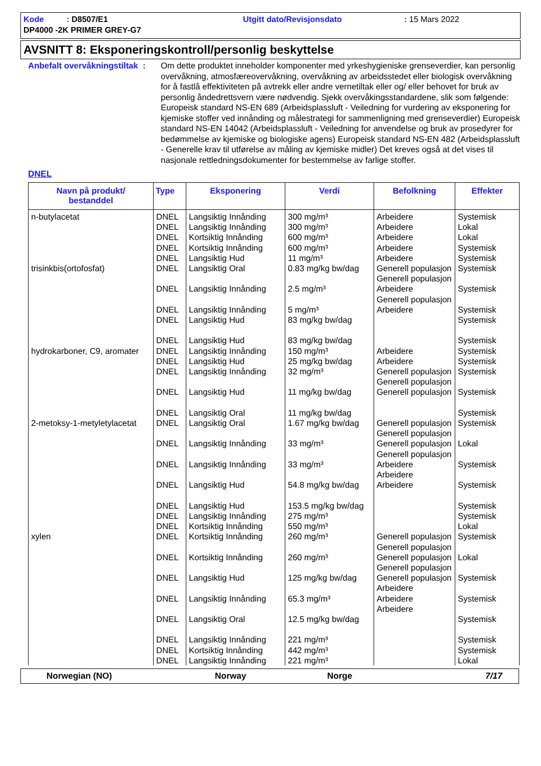Kode : D8507/E1
Utgitt dato/Revisjonsdato
: 15 Mars 2022
DP4000 -2K PRIMER GREY-G7
AVSNITT 8: Eksponeringskontroll/personlig beskyttelse
Anbefalt overvåkningstiltak :
Om dette produktet inneholder komponenter med yrkeshygieniske grenseverdier, kan personlig overvåkning, atmosfæreovervåkning, overvåkning av arbeidsstedet eller biologisk overvåkning for å fastlå effektiviteten på avtrekk eller andre vernetiltak eller og/ eller behovet for bruk av personlig åndedrettsvern være nødvendig. Sjekk overvåkingsstandardene, slik som følgende: Europeisk standard NS-EN 689 (Arbeidsplassluft - Veiledning for vurdering av eksponering for kjemiske stoffer ved innånding og målestrategi for sammenligning med grenseverdier) Europeisk standard NS-EN 14042 (Arbeidsplassluft - Veiledning for anvendelse og bruk av prosedyrer for bedømmelse av kjemiske og biologiske agens) Europeisk standard NS-EN 482 (Arbeidsplassluft - Generelle krav til utførelse av måling av kjemiske midler) Det kreves også at det vises til nasjonale rettledningsdokumenter for bestemmelse av farlige stoffer.
DNEL
| Navn på produkt/ bestanddel | Type | Eksponering | Verdi | Befolkning | Effekter |
| --- | --- | --- | --- | --- | --- |
| n-butylacetat | DNEL DNEL DNEL DNEL DNEL | Langsiktig Innånding Langsiktig Innånding Kortsiktig Innånding Kortsiktig Innånding Langsiktig Hud | 300 mg/m³ 300 mg/m³ 600 mg/m³ 600 mg/m³ 11 mg/m³ | Arbeidere Arbeidere Arbeidere Arbeidere Arbeidere | Systemisk Lokal Lokal Systemisk Systemisk |
| trisinkbis(ortofosfat) | DNEL DNEL DNEL DNEL DNEL | Langsiktig Oral Langsiktig Innånding Langsiktig Innånding Langsiktig Hud Langsiktig Hud | 0.83 mg/kg bw/dag 2.5 mg/m³ 5 mg/m³ 83 mg/kg bw/dag 83 mg/kg bw/dag | Generell populasjon Generell populasjon Arbeidere Generell populasjon Arbeidere | Systemisk Systemisk Systemisk Systemisk Systemisk |
| hydrokarboner, C9, aromater | DNEL DNEL DNEL DNEL DNEL | Langsiktig Innånding Langsiktig Hud Langsiktig Innånding Langsiktig Hud Langsiktig Oral | 150 mg/m³ 25 mg/kg bw/dag 32 mg/m³ 11 mg/kg bw/dag 11 mg/kg bw/dag | Arbeidere Arbeidere Generell populasjon Generell populasjon Generell populasjon | Systemisk Systemisk Systemisk Systemisk Systemisk |
| 2-metoksy-1-metyletylacetat | DNEL DNEL DNEL DNEL DNEL DNEL DNEL | Langsiktig Oral Langsiktig Innånding Langsiktig Innånding Langsiktig Hud Langsiktig Hud Langsiktig Innånding Kortsiktig Innånding | 1.67 mg/kg bw/dag 33 mg/m³ 33 mg/m³ 54.8 mg/kg bw/dag 153.5 mg/kg bw/dag 275 mg/m³ 550 mg/m³ | Generell populasjon Generell populasjon Generell populasjon Generell populasjon Arbeidere Arbeidere Arbeidere | Systemisk Lokal Systemisk Systemisk Systemisk Systemisk Lokal |
| xylen | DNEL DNEL DNEL DNEL DNEL DNEL DNEL DNEL | Kortsiktig Innånding Kortsiktig Innånding Langsiktig Hud Langsiktig Innånding Langsiktig Oral Langsiktig Innånding Kortsiktig Innånding Langsiktig Innånding | 260 mg/m³ 260 mg/m³ 125 mg/kg bw/dag 65.3 mg/m³ 12.5 mg/kg bw/dag 221 mg/m³ 442 mg/m³ 221 mg/m³ | Generell populasjon Generell populasjon Generell populasjon Generell populasjon Generell populasjon Arbeidere Arbeidere Arbeidere | Systemisk Lokal Systemisk Systemisk Systemisk Systemisk Systemisk Lokal |
Norwegian (NO) Norway Norge 7/17